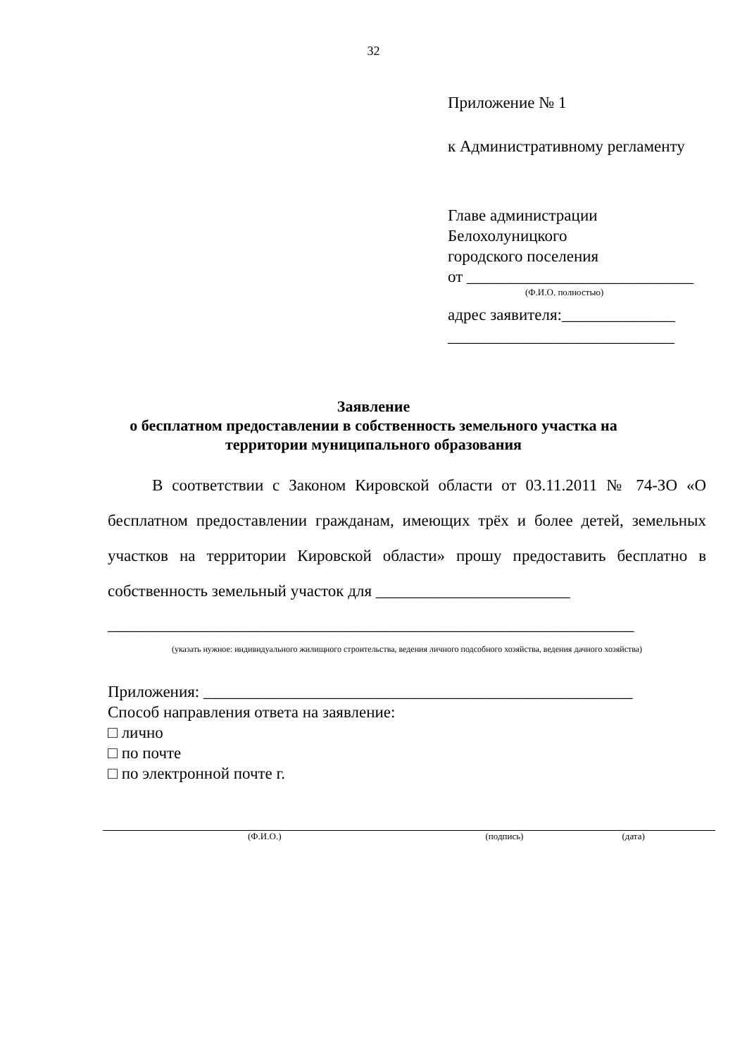32
Приложение № 1
к Административному регламенту
Главе администрации
Белохолуницкого
городского поселения
от ____________________________
(Ф.И.О. полностью)
адрес заявителя:______________
____________________________
Заявление
о бесплатном предоставлении в собственность земельного участка на
территории муниципального образования
В соответствии с Законом Кировской области от 03.11.2011 № 74-ЗО «О бесплатном предоставлении гражданам, имеющих трёх и более детей, земельных участков на территории Кировской области» прошу предоставить бесплатно в собственность земельный участок для ________________________
_________________________________________________________________
(указать нужное: индивидуального жилищного строительства, ведения личного подсобного хозяйства, ведения дачного хозяйства)
Приложения: _____________________________________________________
Способ направления ответа на заявление:
□ лично
□ по почте
□ по электронной почте г.
(Ф.И.О.) (подпись) (дата)